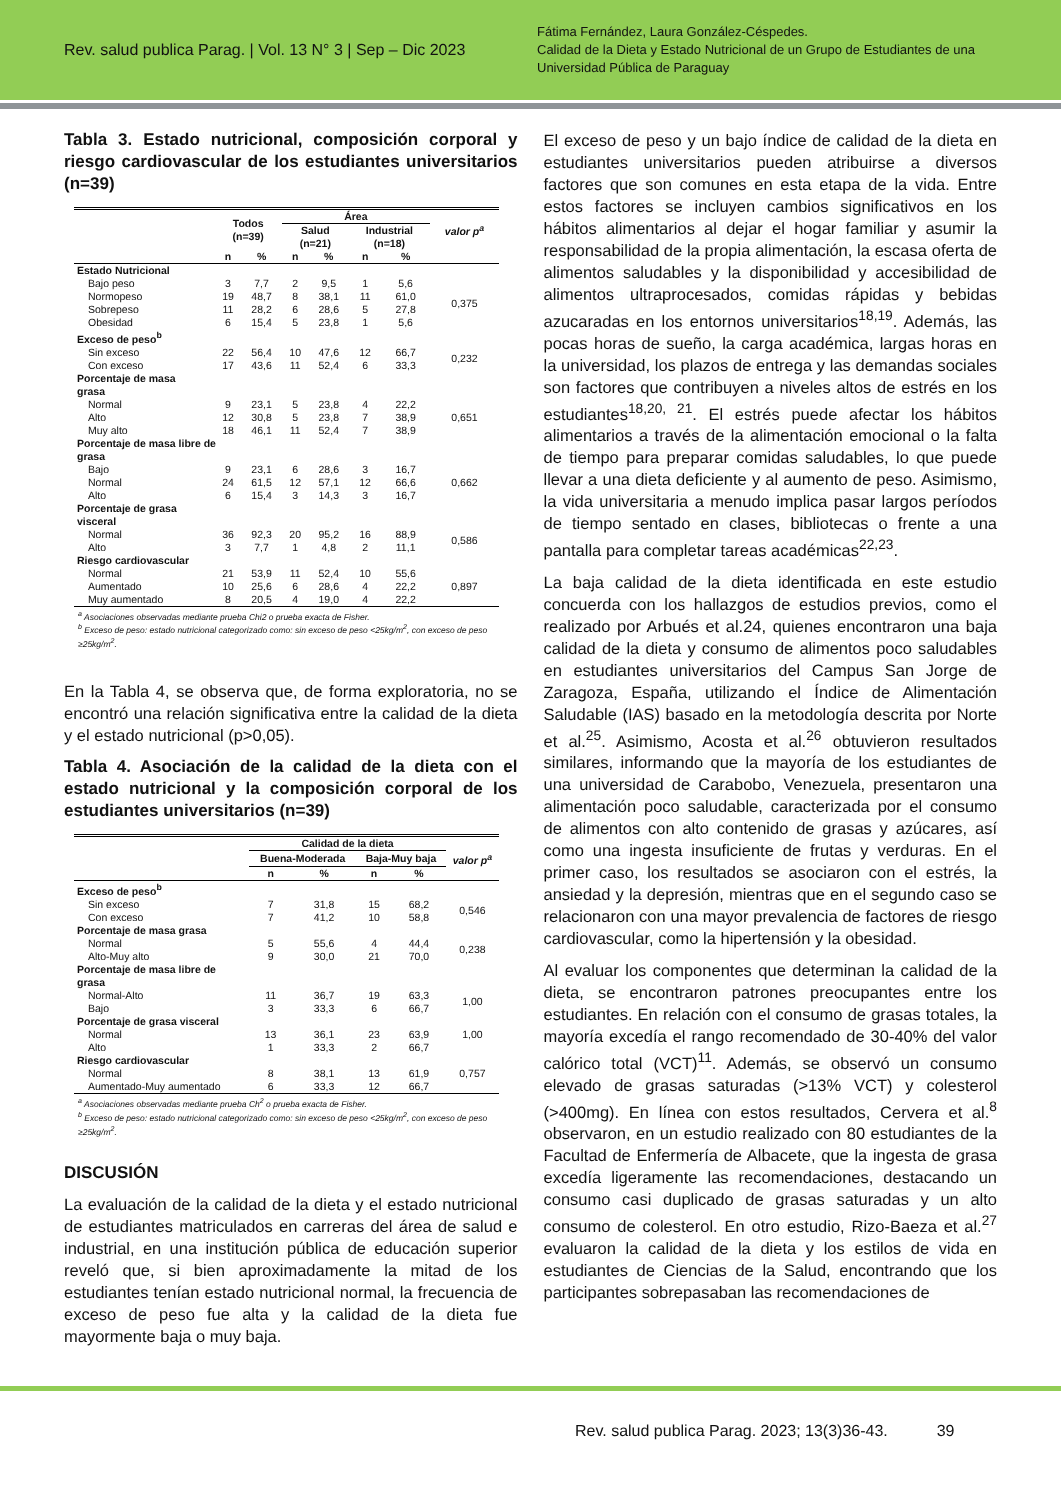Rev. salud publica Parag. | Vol. 13 N° 3 | Sep – Dic 2023
Fátima Fernández, Laura González-Céspedes.
Calidad de la Dieta y Estado Nutricional de un Grupo de Estudiantes de una Universidad Pública de Paraguay
Tabla 3. Estado nutricional, composición corporal y riesgo cardiovascular de los estudiantes universitarios (n=39)
| | Todos (n=39) | | Área | | | | valor p<sup>a</sup> |
| --- | --- | --- | --- | --- | --- | --- | --- |
| | | | Salud (n=21) | | Industrial (n=18) | | |
| | n | % | n | % | n | % | |
| Estado Nutricional | | | | | | | |
| Bajo peso | 3 | 7,7 | 2 | 9,5 | 1 | 5,6 | 0,375 |
| Normopeso | 19 | 48,7 | 8 | 38,1 | 11 | 61,0 | |
| Sobrepeso | 11 | 28,2 | 6 | 28,6 | 5 | 27,8 | |
| Obesidad | 6 | 15,4 | 5 | 23,8 | 1 | 5,6 | |
| Exceso de peso<sup>b</sup> | | | | | | | |
| Sin exceso | 22 | 56,4 | 10 | 47,6 | 12 | 66,7 | 0,232 |
| Con exceso | 17 | 43,6 | 11 | 52,4 | 6 | 33,3 | |
| Porcentaje de masa grasa | | | | | | | |
| Normal | 9 | 23,1 | 5 | 23,8 | 4 | 22,2 | 0,651 |
| Alto | 12 | 30,8 | 5 | 23,8 | 7 | 38,9 | |
| Muy alto | 18 | 46,1 | 11 | 52,4 | 7 | 38,9 | |
| Porcentaje de masa libre de grasa | | | | | | | |
| Bajo | 9 | 23,1 | 6 | 28,6 | 3 | 16,7 | 0,662 |
| Normal | 24 | 61,5 | 12 | 57,1 | 12 | 66,6 | |
| Alto | 6 | 15,4 | 3 | 14,3 | 3 | 16,7 | |
| Porcentaje de grasa visceral | | | | | | | |
| Normal | 36 | 92,3 | 20 | 95,2 | 16 | 88,9 | 0,586 |
| Alto | 3 | 7,7 | 1 | 4,8 | 2 | 11,1 | |
| Riesgo cardiovascular | | | | | | | |
| Normal | 21 | 53,9 | 11 | 52,4 | 10 | 55,6 | 0,897 |
| Aumentado | 10 | 25,6 | 6 | 28,6 | 4 | 22,2 | |
| Muy aumentado | 8 | 20,5 | 4 | 19,0 | 4 | 22,2 | |
<sup>a</sup> Asociaciones observadas mediante prueba Chi2 o prueba exacta de Fisher.
<sup>b</sup> Exceso de peso: estado nutricional categorizado como: sin exceso de peso <25kg/m<sup>2</sup>, con exceso de peso ≥25kg/m<sup>2</sup>.
En la Tabla 4, se observa que, de forma exploratoria, no se encontró una relación significativa entre la calidad de la dieta y el estado nutricional (p>0,05).
Tabla 4. Asociación de la calidad de la dieta con el estado nutricional y la composición corporal de los estudiantes universitarios (n=39)
| | Calidad de la dieta | | | | |
| --- | --- | --- | --- | --- | --- |
| | Buena-Moderada | | Baja-Muy baja | | valor p<sup>a</sup> |
| | n | % | n | % | |
| Exceso de peso<sup>b</sup> | | | | | |
| Sin exceso | 7 | 31,8 | 15 | 68,2 | 0,546 |
| Con exceso | 7 | 41,2 | 10 | 58,8 | |
| Porcentaje de masa grasa | | | | | |
| Normal | 5 | 55,6 | 4 | 44,4 | 0,238 |
| Alto-Muy alto | 9 | 30,0 | 21 | 70,0 | |
| Porcentaje de masa libre de grasa | | | | | |
| Normal-Alto | 11 | 36,7 | 19 | 63,3 | 1,00 |
| Bajo | 3 | 33,3 | 6 | 66,7 | |
| Porcentaje de grasa visceral | | | | | |
| Normal | 13 | 36,1 | 23 | 63,9 | 1,00 |
| Alto | 1 | 33,3 | 2 | 66,7 | |
| Riesgo cardiovascular | | | | | |
| Normal | 8 | 38,1 | 13 | 61,9 | 0,757 |
| Aumentado-Muy aumentado | 6 | 33,3 | 12 | 66,7 | |
<sup>a</sup> Asociaciones observadas mediante prueba Ch<sup>2</sup> o prueba exacta de Fisher.
<sup>b</sup> Exceso de peso: estado nutricional categorizado como: sin exceso de peso <25kg/m<sup>2</sup>, con exceso de peso ≥25kg/m<sup>2</sup>.
DISCUSIÓN
La evaluación de la calidad de la dieta y el estado nutricional de estudiantes matriculados en carreras del área de salud e industrial, en una institución pública de educación superior reveló que, si bien aproximadamente la mitad de los estudiantes tenían estado nutricional normal, la frecuencia de exceso de peso fue alta y la calidad de la dieta fue mayormente baja o muy baja.
El exceso de peso y un bajo índice de calidad de la dieta en estudiantes universitarios pueden atribuirse a diversos factores que son comunes en esta etapa de la vida. Entre estos factores se incluyen cambios significativos en los hábitos alimentarios al dejar el hogar familiar y asumir la responsabilidad de la propia alimentación, la escasa oferta de alimentos saludables y la disponibilidad y accesibilidad de alimentos ultraprocesados, comidas rápidas y bebidas azucaradas en los entornos universitarios<sup>18,19</sup>. Además, las pocas horas de sueño, la carga académica, largas horas en la universidad, los plazos de entrega y las demandas sociales son factores que contribuyen a niveles altos de estrés en los estudiantes<sup>18,20, 21</sup>. El estrés puede afectar los hábitos alimentarios a través de la alimentación emocional o la falta de tiempo para preparar comidas saludables, lo que puede llevar a una dieta deficiente y al aumento de peso. Asimismo, la vida universitaria a menudo implica pasar largos períodos de tiempo sentado en clases, bibliotecas o frente a una pantalla para completar tareas académicas<sup>22,23</sup>.
La baja calidad de la dieta identificada en este estudio concuerda con los hallazgos de estudios previos, como el realizado por Arbués et al.24, quienes encontraron una baja calidad de la dieta y consumo de alimentos poco saludables en estudiantes universitarios del Campus San Jorge de Zaragoza, España, utilizando el Índice de Alimentación Saludable (IAS) basado en la metodología descrita por Norte et al.<sup>25</sup>. Asimismo, Acosta et al.<sup>26</sup> obtuvieron resultados similares, informando que la mayoría de los estudiantes de una universidad de Carabobo, Venezuela, presentaron una alimentación poco saludable, caracterizada por el consumo de alimentos con alto contenido de grasas y azúcares, así como una ingesta insuficiente de frutas y verduras. En el primer caso, los resultados se asociaron con el estrés, la ansiedad y la depresión, mientras que en el segundo caso se relacionaron con una mayor prevalencia de factores de riesgo cardiovascular, como la hipertensión y la obesidad.
Al evaluar los componentes que determinan la calidad de la dieta, se encontraron patrones preocupantes entre los estudiantes. En relación con el consumo de grasas totales, la mayoría excedía el rango recomendado de 30-40% del valor calórico total (VCT)<sup>11</sup>. Además, se observó un consumo elevado de grasas saturadas (>13% VCT) y colesterol (>400mg). En línea con estos resultados, Cervera et al.<sup>8</sup> observaron, en un estudio realizado con 80 estudiantes de la Facultad de Enfermería de Albacete, que la ingesta de grasa excedía ligeramente las recomendaciones, destacando un consumo casi duplicado de grasas saturadas y un alto consumo de colesterol. En otro estudio, Rizo-Baeza et al.<sup>27</sup> evaluaron la calidad de la dieta y los estilos de vida en estudiantes de Ciencias de la Salud, encontrando que los participantes sobrepasaban las recomendaciones de
Rev. salud publica Parag. 2023; 13(3)36-43. 39